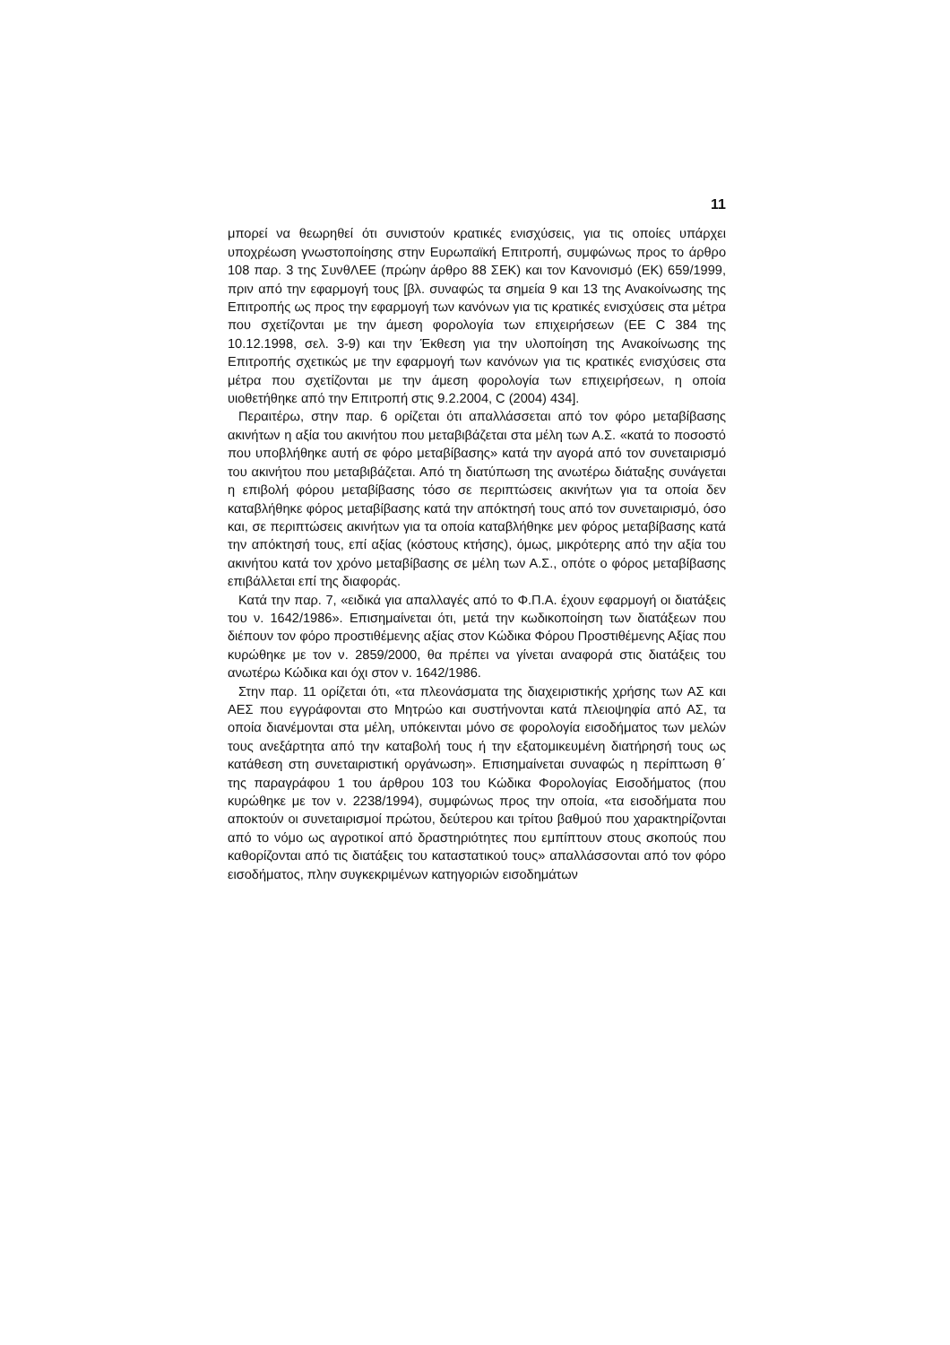11
μπορεί να θεωρηθεί ότι συνιστούν κρατικές ενισχύσεις, για τις οποίες υπάρχει υποχρέωση γνωστοποίησης στην Ευρωπαϊκή Επιτροπή, συμφώνως προς το άρθρο 108 παρ. 3 της ΣυνθΛΕΕ (πρώην άρθρο 88 ΣΕΚ) και τον Κανονισμό (ΕΚ) 659/1999, πριν από την εφαρμογή τους [βλ. συναφώς τα σημεία 9 και 13 της Ανακοίνωσης της Επιτροπής ως προς την εφαρμογή των κανόνων για τις κρατικές ενισχύσεις στα μέτρα που σχετίζονται με την άμεση φορολογία των επιχειρήσεων (ΕΕ C 384 της 10.12.1998, σελ. 3-9) και την Έκθεση για την υλοποίηση της Ανακοίνωσης της Επιτροπής σχετικώς με την εφαρμογή των κανόνων για τις κρατικές ενισχύσεις στα μέτρα που σχετίζονται με την άμεση φορολογία των επιχειρήσεων, η οποία υιοθετήθηκε από την Επιτροπή στις 9.2.2004, C (2004) 434].
Περαιτέρω, στην παρ. 6 ορίζεται ότι απαλλάσσεται από τον φόρο μεταβίβασης ακινήτων η αξία του ακινήτου που μεταβιβάζεται στα μέλη των Α.Σ. «κατά το ποσοστό που υποβλήθηκε αυτή σε φόρο μεταβίβασης» κατά την αγορά από τον συνεταιρισμό του ακινήτου που μεταβιβάζεται. Από τη διατύπωση της ανωτέρω διάταξης συνάγεται η επιβολή φόρου μεταβίβασης τόσο σε περιπτώσεις ακινήτων για τα οποία δεν καταβλήθηκε φόρος μεταβίβασης κατά την απόκτησή τους από τον συνεταιρισμό, όσο και, σε περιπτώσεις ακινήτων για τα οποία καταβλήθηκε μεν φόρος μεταβίβασης κατά την απόκτησή τους, επί αξίας (κόστους κτήσης), όμως, μικρότερης από την αξία του ακινήτου κατά τον χρόνο μεταβίβασης σε μέλη των Α.Σ., οπότε ο φόρος μεταβίβασης επιβάλλεται επί της διαφοράς.
Κατά την παρ. 7, «ειδικά για απαλλαγές από το Φ.Π.Α. έχουν εφαρμογή οι διατάξεις του ν. 1642/1986». Επισημαίνεται ότι, μετά την κωδικοποίηση των διατάξεων που διέπουν τον φόρο προστιθέμενης αξίας στον Κώδικα Φόρου Προστιθέμενης Αξίας που κυρώθηκε με τον ν. 2859/2000, θα πρέπει να γίνεται αναφορά στις διατάξεις του ανωτέρω Κώδικα και όχι στον ν. 1642/1986.
Στην παρ. 11 ορίζεται ότι, «τα πλεονάσματα της διαχειριστικής χρήσης των ΑΣ και ΑΕΣ που εγγράφονται στο Μητρώο και συστήνονται κατά πλειοψηφία από ΑΣ, τα οποία διανέμονται στα μέλη, υπόκεινται μόνο σε φορολογία εισοδήματος των μελών τους ανεξάρτητα από την καταβολή τους ή την εξατομικευμένη διατήρησή τους ως κατάθεση στη συνεταιριστική οργάνωση». Επισημαίνεται συναφώς η περίπτωση θ΄ της παραγράφου 1 του άρθρου 103 του Κώδικα Φορολογίας Εισοδήματος (που κυρώθηκε με τον ν. 2238/1994), συμφώνως προς την οποία, «τα εισοδήματα που αποκτούν οι συνεταιρισμοί πρώτου, δεύτερου και τρίτου βαθμού που χαρακτηρίζονται από το νόμο ως αγροτικοί από δραστηριότητες που εμπίπτουν στους σκοπούς που καθορίζονται από τις διατάξεις του καταστατικού τους» απαλλάσσονται από τον φόρο εισοδήματος, πλην συγκεκριμένων κατηγοριών εισοδημάτων